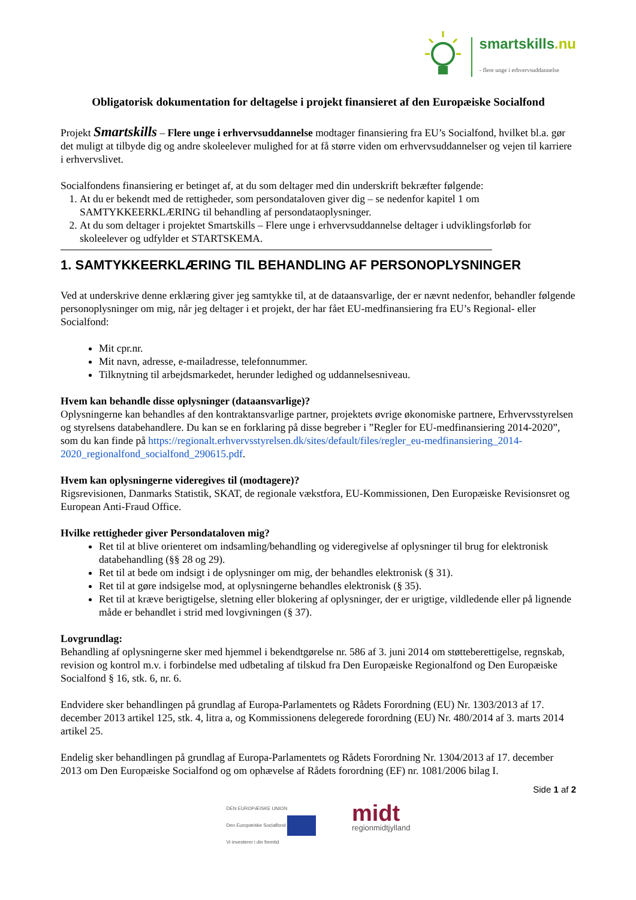smartskills.nu
- flere unge i erhvervsuddannelse
Obligatorisk dokumentation for deltagelse i projekt finansieret af den Europæiske Socialfond
Projekt Smartskills – Flere unge i erhvervsuddannelse modtager finansiering fra EU’s Socialfond, hvilket bl.a. gør det muligt at tilbyde dig og andre skoleelever mulighed for at få større viden om erhvervsuddannelser og vejen til karriere i erhvervslivet.
Socialfondens finansiering er betinget af, at du som deltager med din underskrift bekræfter følgende:
1. At du er bekendt med de rettigheder, som persondataloven giver dig – se nedenfor kapitel 1 om SAMTYKKEERKLÆRING til behandling af persondataoplysninger.
2. At du som deltager i projektet Smartskills – Flere unge i erhvervsuddannelse deltager i udviklingsforløb for skoleelever og udfylder et STARTSKEMA.
1. SAMTYKKEERKLÆRING TIL BEHANDLING AF PERSONOPLYSNINGER
Ved at underskrive denne erklæring giver jeg samtykke til, at de dataansvarlige, der er nævnt nedenfor, behandler følgende personoplysninger om mig, når jeg deltager i et projekt, der har fået EU-medfinansiering fra EU’s Regional- eller Socialfond:
Mit cpr.nr.
Mit navn, adresse, e-mailadresse, telefonnummer.
Tilknytning til arbejdsmarkedet, herunder ledighed og uddannelsesniveau.
Hvem kan behandle disse oplysninger (dataansvarlige)?
Oplysningerne kan behandles af den kontraktansvarlige partner, projektets øvrige økonomiske partnere, Erhvervsstyrelsen og styrelsens databehandlere. Du kan se en forklaring på disse begreber i ”Regler for EU-medfinansiering 2014-2020”, som du kan finde på https://regionalt.erhvervsstyrelsen.dk/sites/default/files/regler_eu-medfinansiering_2014-2020_regionalfond_socialfond_290615.pdf.
Hvem kan oplysningerne videregives til (modtagere)?
Rigsrevisionen, Danmarks Statistik, SKAT, de regionale vækstfora, EU-Kommissionen, Den Europæiske Revisionsret og European Anti-Fraud Office.
Hvilke rettigheder giver Persondataloven mig?
Ret til at blive orienteret om indsamling/behandling og videregivelse af oplysninger til brug for elektronisk databehandling (§§ 28 og 29).
Ret til at bede om indsigt i de oplysninger om mig, der behandles elektronisk (§ 31).
Ret til at gøre indsigelse mod, at oplysningerne behandles elektronisk (§ 35).
Ret til at kræve berigtigelse, sletning eller blokering af oplysninger, der er urigtige, vildledende eller på lignende måde er behandlet i strid med lovgivningen (§ 37).
Lovgrundlag:
Behandling af oplysningerne sker med hjemmel i bekendtgørelse nr. 586 af 3. juni 2014 om støtteberettigelse, regnskab, revision og kontrol m.v. i forbindelse med udbetaling af tilskud fra Den Europæiske Regionalfond og Den Europæiske Socialfond § 16, stk. 6, nr. 6.
Endvidere sker behandlingen på grundlag af Europa-Parlamentets og Rådets Forordning (EU) Nr. 1303/2013 af 17. december 2013 artikel 125, stk. 4, litra a, og Kommissionens delegerede forordning (EU) Nr. 480/2014 af 3. marts 2014 artikel 25.
Endelig sker behandlingen på grundlag af Europa-Parlamentets og Rådets Forordning Nr. 1304/2013 af 17. december 2013 om Den Europæiske Socialfond og om ophævelse af Rådets forordning (EF) nr. 1081/2006 bilag I.
Side 1 af 2
DEN EUROPÆISKE UNION
Den Europæiske Socialfond
Vi investerer i din fremtid
midt
regionmidtjylland